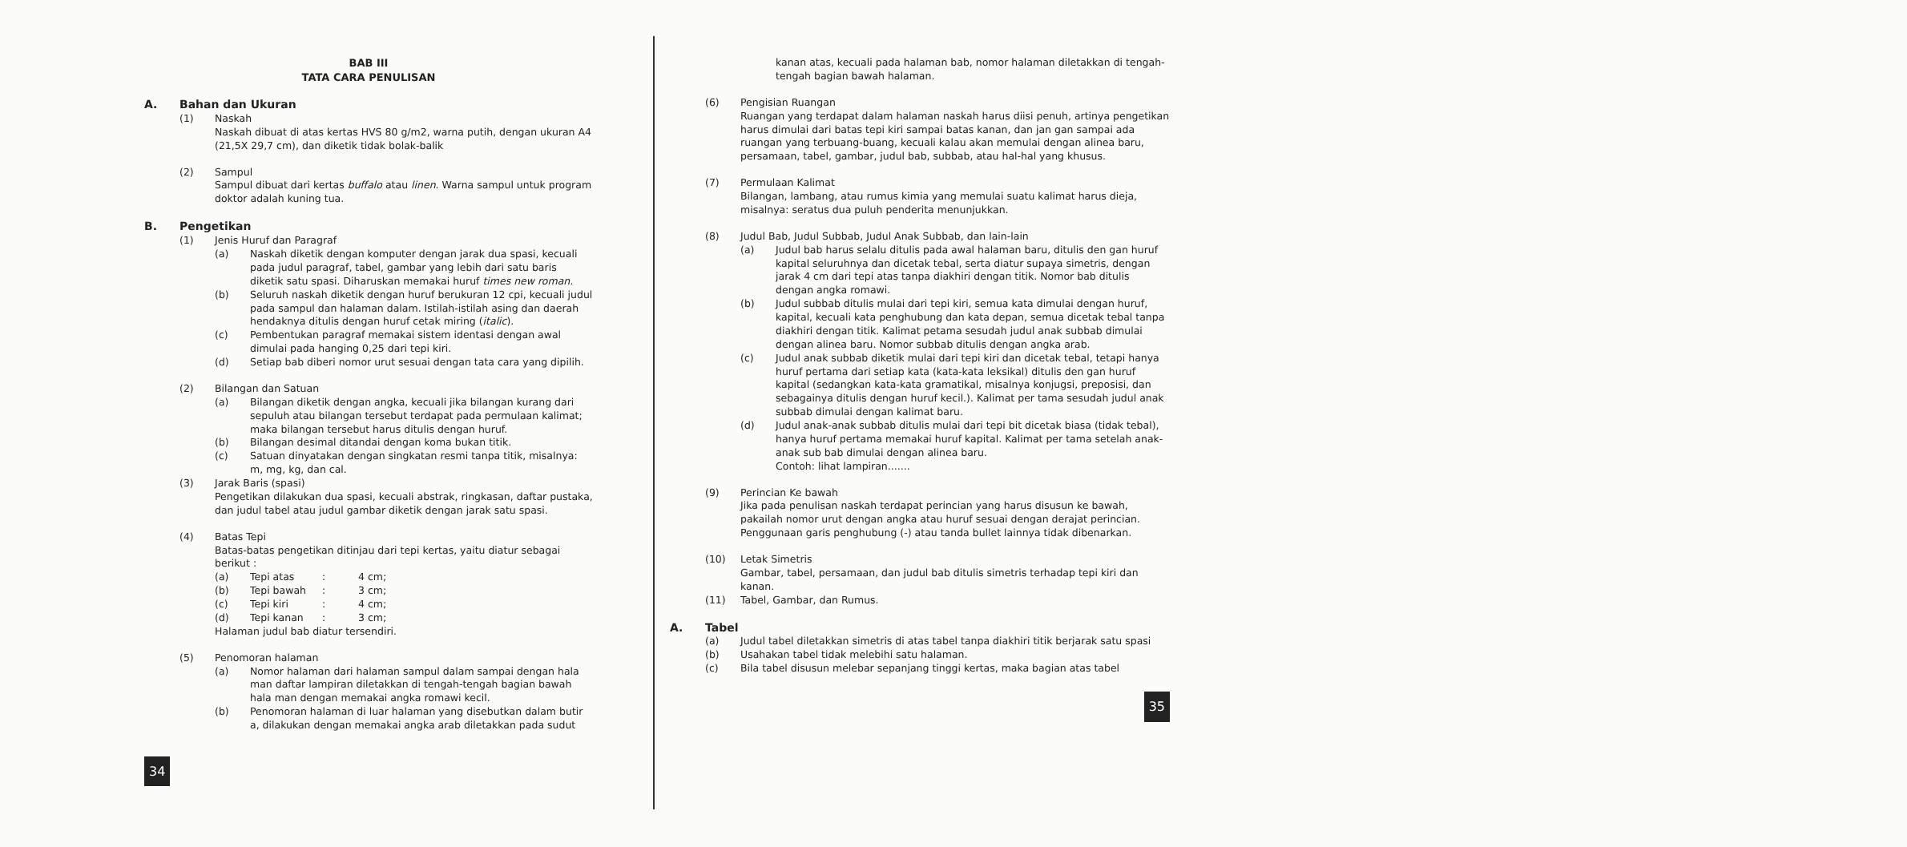BAB III
TATA CARA PENULISAN
A. Bahan dan Ukuran
(1) Naskah
Naskah dibuat di atas kertas HVS 80 g/m2, warna putih, dengan ukuran A4 (21,5X 29,7 cm), dan diketik tidak bolak-balik
(2) Sampul
Sampul dibuat dari kertas buffalo atau linen. Warna sampul untuk program doktor adalah kuning tua.
B. Pengetikan
(1) Jenis Huruf dan Paragraf
(a) Naskah diketik dengan komputer dengan jarak dua spasi, kecuali pada judul paragraf, tabel, gambar yang lebih dari satu baris diketik satu spasi. Diharuskan memakai huruf times new roman.
(b) Seluruh naskah diketik dengan huruf berukuran 12 cpi, kecuali judul pada sampul dan halaman dalam. Istilah-istilah asing dan daerah hendaknya ditulis dengan huruf cetak miring (italic).
(c) Pembentukan paragraf memakai sistem identasi dengan awal dimulai pada hanging 0,25 dari tepi kiri.
(d) Setiap bab diberi nomor urut sesuai dengan tata cara yang dipilih.
(2) Bilangan dan Satuan
(a) Bilangan diketik dengan angka, kecuali jika bilangan kurang dari sepuluh atau bilangan tersebut terdapat pada permulaan kalimat; maka bilangan tersebut harus ditulis dengan huruf.
(b) Bilangan desimal ditandai dengan koma bukan titik.
(c) Satuan dinyatakan dengan singkatan resmi tanpa titik, misalnya: m, mg, kg, dan cal.
(3) Jarak Baris (spasi)
Pengetikan dilakukan dua spasi, kecuali abstrak, ringkasan, daftar pustaka, dan judul tabel atau judul gambar diketik dengan jarak satu spasi.
(4) Batas Tepi
Batas-batas pengetikan ditinjau dari tepi kertas, yaitu diatur sebagai berikut :
(a) Tepi atas : 4 cm;
(b) Tepi bawah : 3 cm;
(c) Tepi kiri : 4 cm;
(d) Tepi kanan : 3 cm;
Halaman judul bab diatur tersendiri.
(5) Penomoran halaman
(a) Nomor halaman dari halaman sampul dalam sampai dengan hala man daftar lampiran diletakkan di tengah-tengah bagian bawah hala man dengan memakai angka romawi kecil.
(b) Penomoran halaman di luar halaman yang disebutkan dalam butir a, dilakukan dengan memakai angka arab diletakkan pada sudut
34
kanan atas, kecuali pada halaman bab, nomor halaman diletakkan di tengah-tengah bagian bawah halaman.
(6) Pengisian Ruangan
Ruangan yang terdapat dalam halaman naskah harus diisi penuh, artinya pengetikan harus dimulai dari batas tepi kiri sampai batas kanan, dan jan gan sampai ada ruangan yang terbuang-buang, kecuali kalau akan memulai dengan alinea baru, persamaan, tabel, gambar, judul bab, subbab, atau hal-hal yang khusus.
(7) Permulaan Kalimat
Bilangan, lambang, atau rumus kimia yang memulai suatu kalimat harus dieja, misalnya: seratus dua puluh penderita menunjukkan.
(8) Judul Bab, Judul Subbab, Judul Anak Subbab, dan lain-lain
(a) Judul bab harus selalu ditulis pada awal halaman baru, ditulis den gan huruf kapital seluruhnya dan dicetak tebal, serta diatur supaya simetris, dengan jarak 4 cm dari tepi atas tanpa diakhiri dengan titik. Nomor bab ditulis dengan angka romawi.
(b) Judul subbab ditulis mulai dari tepi kiri, semua kata dimulai dengan huruf, kapital, kecuali kata penghubung dan kata depan, semua dicetak tebal tanpa diakhiri dengan titik. Kalimat petama sesudah judul anak subbab dimulai dengan alinea baru. Nomor subbab ditulis dengan angka arab.
(c) Judul anak subbab diketik mulai dari tepi kiri dan dicetak tebal, tetapi hanya huruf pertama dari setiap kata (kata-kata leksikal) ditulis den gan huruf kapital (sedangkan kata-kata gramatikal, misalnya konjugsi, preposisi, dan sebagainya ditulis dengan huruf kecil.). Kalimat per tama sesudah judul anak subbab dimulai dengan kalimat baru.
(d) Judul anak-anak subbab ditulis mulai dari tepi bit dicetak biasa (tidak tebal), hanya huruf pertama memakai huruf kapital. Kalimat per tama setelah anak-anak sub bab dimulai dengan alinea baru.
Contoh: lihat lampiran.......
(9) Perincian Ke bawah
Jika pada penulisan naskah terdapat perincian yang harus disusun ke bawah, pakailah nomor urut dengan angka atau huruf sesuai dengan derajat perincian. Penggunaan garis penghubung (-) atau tanda bullet lainnya tidak dibenarkan.
(10) Letak Simetris
Gambar, tabel, persamaan, dan judul bab ditulis simetris terhadap tepi kiri dan kanan.
(11) Tabel, Gambar, dan Rumus.
A. Tabel
(a) Judul tabel diletakkan simetris di atas tabel tanpa diakhiri titik berjarak satu spasi
(b) Usahakan tabel tidak melebihi satu halaman.
(c) Bila tabel disusun melebar sepanjang tinggi kertas, maka bagian atas tabel
35